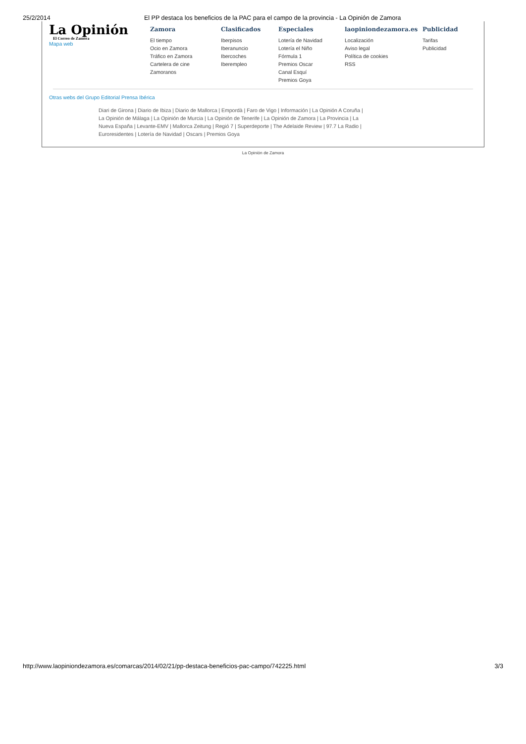25/2/2014 El PP destaca los beneficios de la PAC para el campo de la provincia - La Opinión de Zamora
La Opinión
El Correo de Zamora
Mapa web
Zamora
El tiempo
Ocio en Zamora
Tráfico en Zamora
Cartelera de cine
Zamoranos
Clasificados
Iberpisos
Iberanuncio
Ibercoches
Iberempleo
Especiales
Lotería de Navidad
Lotería el Niño
Fórmula 1
Premios Oscar
Canal Esquí
Premios Goya
laopiniondezamora.es
Localización
Aviso legal
Política de cookies
RSS
Publicidad
Tarifas
Publicidad
Otras webs del Grupo Editorial Prensa Ibérica
Diari de Girona | Diario de Ibiza | Diario de Mallorca | Empordà | Faro de Vigo | Información | La Opinión A Coruña | La Opinión de Málaga | La Opinión de Murcia | La Opinión de Tenerife | La Opinión de Zamora | La Provincia | La Nueva España | Levante-EMV | Mallorca Zeitung | Regió 7 | Superdeporte | The Adelaide Review | 97.7 La Radio | Euroresidentes | Lotería de Navidad | Oscars | Premios Goya
La Opinión de Zamora
http://www.laopiniondezamora.es/comarcas/2014/02/21/pp-destaca-beneficios-pac-campo/742225.html 3/3